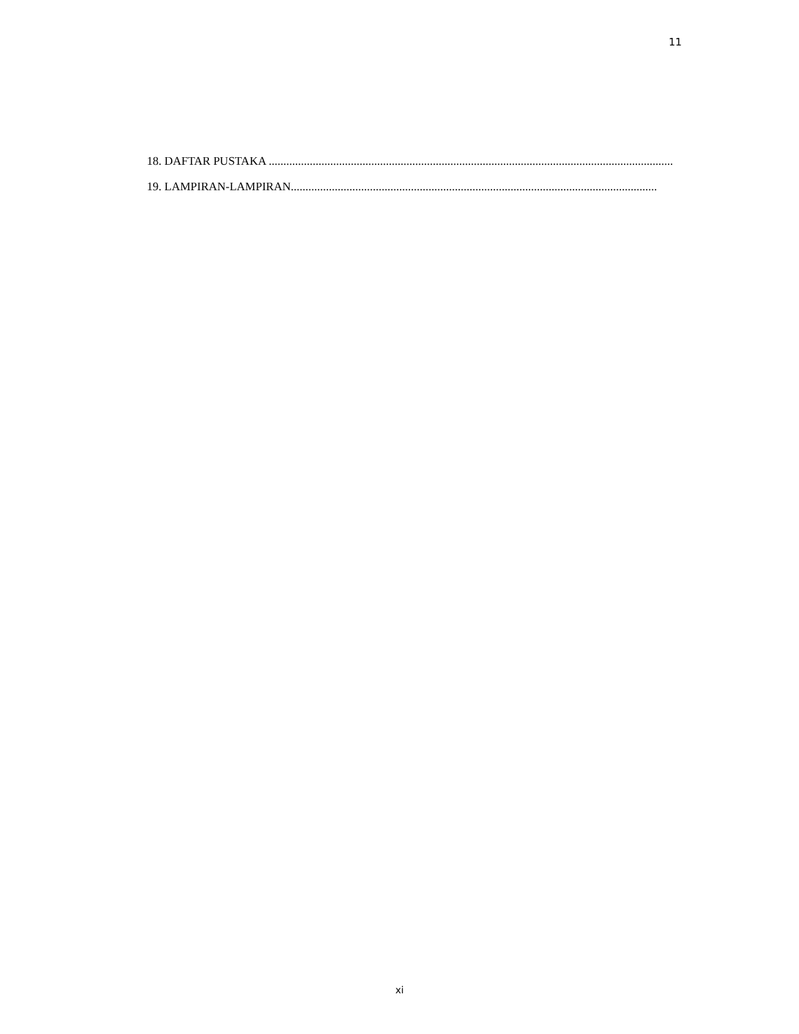11
18. DAFTAR PUSTAKA ..........................................................................................................................................
19. LAMPIRAN-LAMPIRAN.............................................................................................................................
xi